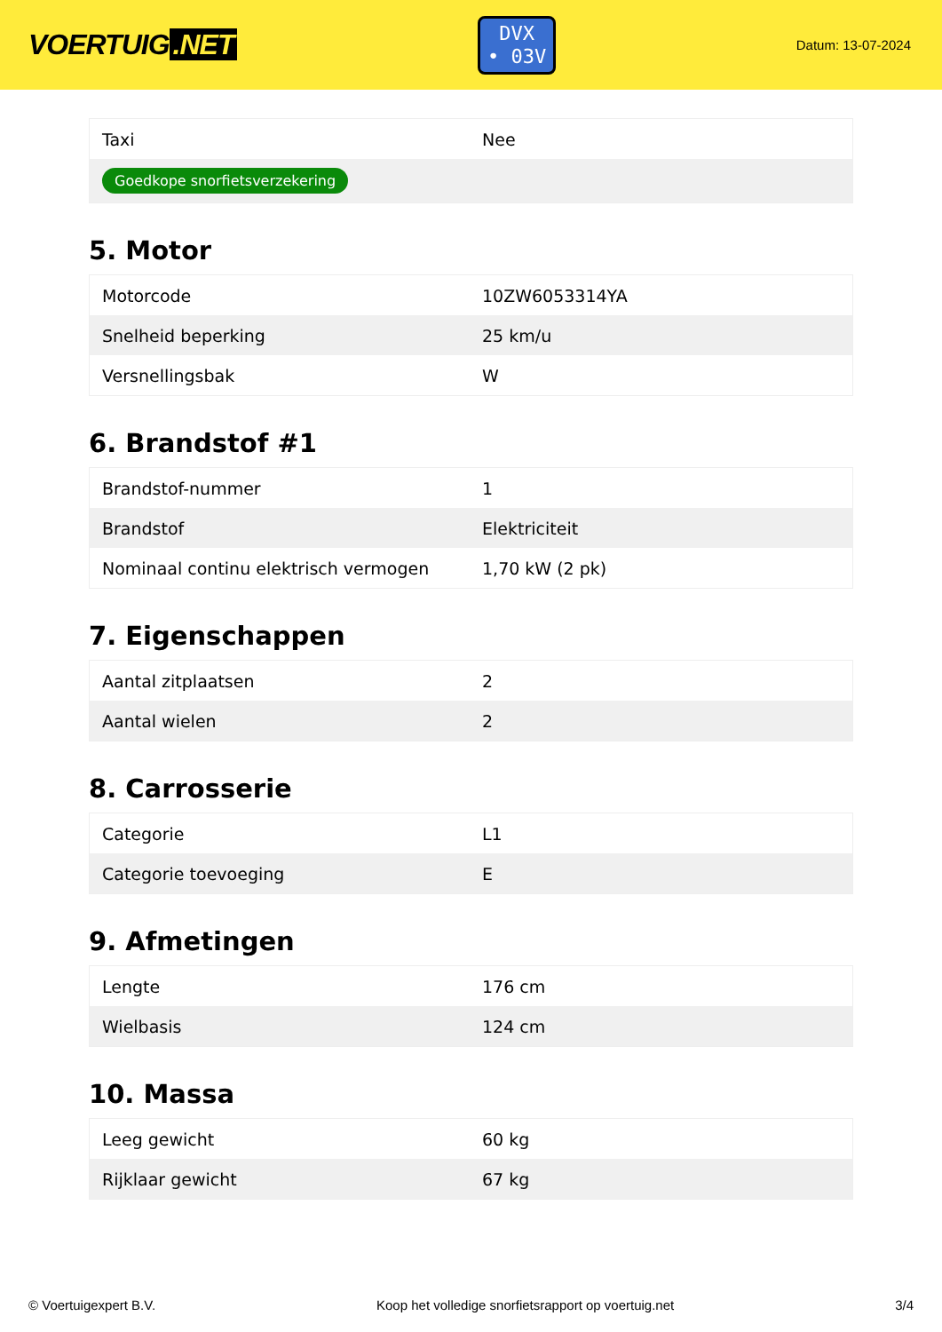VOERTUIG.NET
DVX
• 03V
Datum: 13-07-2024
| Taxi | Nee |
| Goedkope snorfietsverzekering | |
5. Motor
| Motorcode | 10ZW6053314YA |
| Snelheid beperking | 25 km/u |
| Versnellingsbak | W |
6. Brandstof #1
| Brandstof-nummer | 1 |
| Brandstof | Elektriciteit |
| Nominaal continu elektrisch vermogen | 1,70 kW (2 pk) |
7. Eigenschappen
| Aantal zitplaatsen | 2 |
| Aantal wielen | 2 |
8. Carrosserie
| Categorie | L1 |
| Categorie toevoeging | E |
9. Afmetingen
| Lengte | 176 cm |
| Wielbasis | 124 cm |
10. Massa
| Leeg gewicht | 60 kg |
| Rijklaar gewicht | 67 kg |
© Voertuigexpert B.V. Koop het volledige snorfietsrapport op voertuig.net 3/4